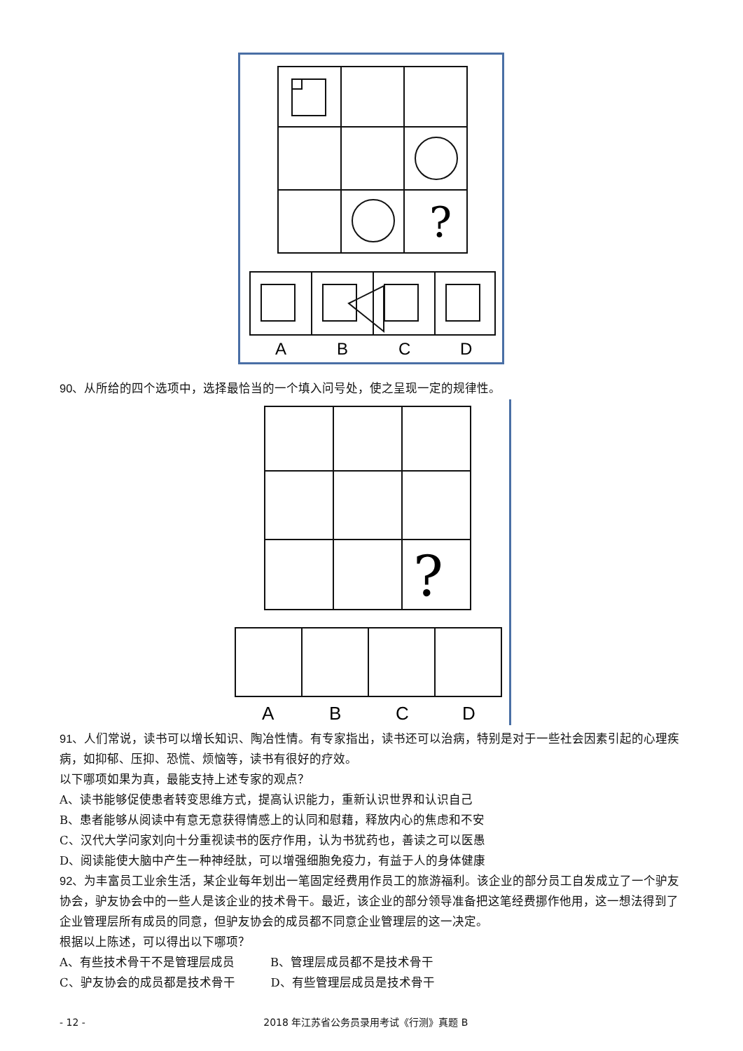?
A
B
C
D
90、从所给的四个选项中，选择最恰当的一个填入问号处，使之呈现一定的规律性。
?
A
B
C
D
91、人们常说，读书可以增长知识、陶冶性情。有专家指出，读书还可以治病，特别是对于一些社会因素引起的心理疾病，如抑郁、压抑、恐慌、烦恼等，读书有很好的疗效。
以下哪项如果为真，最能支持上述专家的观点？
A、读书能够促使患者转变思维方式，提高认识能力，重新认识世界和认识自己
B、患者能够从阅读中有意无意获得情感上的认同和慰藉，释放内心的焦虑和不安
C、汉代大学问家刘向十分重视读书的医疗作用，认为书犹药也，善读之可以医愚
D、阅读能使大脑中产生一种神经肽，可以增强细胞免疫力，有益于人的身体健康
92、为丰富员工业余生活，某企业每年划出一笔固定经费用作员工的旅游福利。该企业的部分员工自发成立了一个驴友协会，驴友协会中的一些人是该企业的技术骨干。最近，该企业的部分领导准备把这笔经费挪作他用，这一想法得到了企业管理层所有成员的同意，但驴友协会的成员都不同意企业管理层的这一决定。
根据以上陈述，可以得出以下哪项？
A、有些技术骨干不是管理层成员　　　B、管理层成员都不是技术骨干
C、驴友协会的成员都是技术骨干　　　D、有些管理层成员是技术骨干
- 12 - 2018 年江苏省公务员录用考试《行测》真题 B